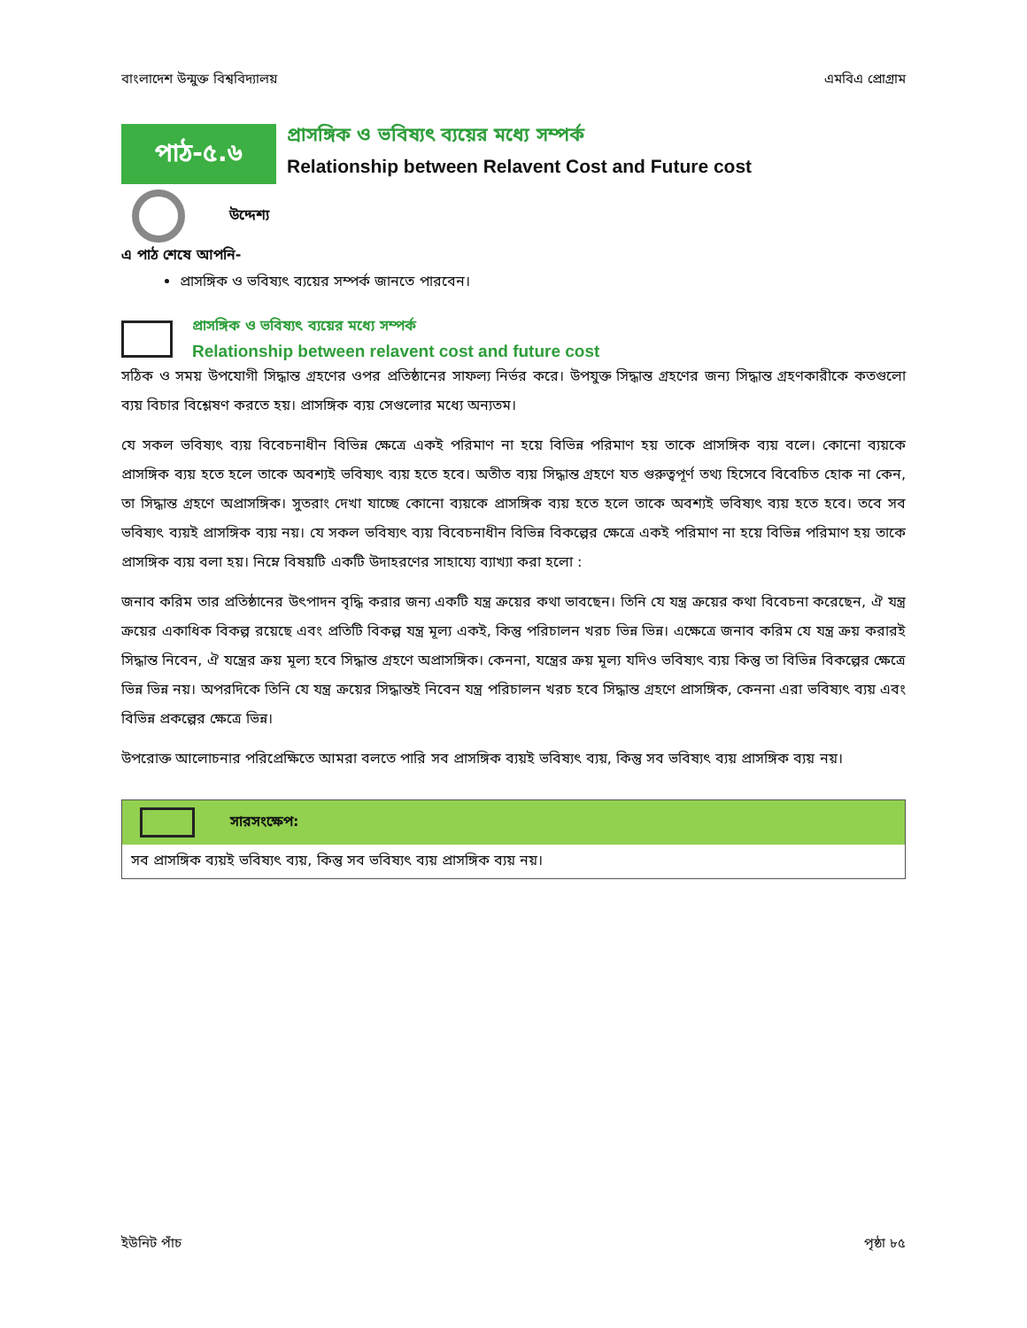বাংলাদেশ উন্মুক্ত বিশ্ববিদ্যালয় এমবিএ প্রোগ্রাম
পাঠ-৫.৬
প্রাসঙ্গিক ও ভবিষ্যৎ ব্যয়ের মধ্যে সম্পর্ক
Relationship between Relavent Cost and Future cost
উদ্দেশ্য
এ পাঠ শেষে আপনি-
প্রাসঙ্গিক ও ভবিষ্যৎ ব্যয়ের সম্পর্ক জানতে পারবেন।
প্রাসঙ্গিক ও ভবিষ্যৎ ব্যয়ের মধ্যে সম্পর্ক
Relationship between relavent cost and future cost
সঠিক ও সময় উপযোগী সিদ্ধান্ত গ্রহণের ওপর প্রতিষ্ঠানের সাফল্য নির্ভর করে। উপযুক্ত সিদ্ধান্ত গ্রহণের জন্য সিদ্ধান্ত গ্রহণকারীকে কতগুলো ব্যয় বিচার বিশ্লেষণ করতে হয়। প্রাসঙ্গিক ব্যয় সেগুলোর মধ্যে অন্যতম।
যে সকল ভবিষ্যৎ ব্যয় বিবেচনাধীন বিভিন্ন ক্ষেত্রে একই পরিমাণ না হয়ে বিভিন্ন পরিমাণ হয় তাকে প্রাসঙ্গিক ব্যয় বলে। কোনো ব্যয়কে প্রাসঙ্গিক ব্যয় হতে হলে তাকে অবশ্যই ভবিষ্যৎ ব্যয় হতে হবে। অতীত ব্যয় সিদ্ধান্ত গ্রহণে যত গুরুত্বপূর্ণ তথ্য হিসেবে বিবেচিত হোক না কেন, তা সিদ্ধান্ত গ্রহণে অপ্রাসঙ্গিক। সুতরাং দেখা যাচ্ছে কোনো ব্যয়কে প্রাসঙ্গিক ব্যয় হতে হলে তাকে অবশ্যই ভবিষ্যৎ ব্যয় হতে হবে। তবে সব ভবিষ্যৎ ব্যয়ই প্রাসঙ্গিক ব্যয় নয়। যে সকল ভবিষ্যৎ ব্যয় বিবেচনাধীন বিভিন্ন বিকল্পের ক্ষেত্রে একই পরিমাণ না হয়ে বিভিন্ন পরিমাণ হয় তাকে প্রাসঙ্গিক ব্যয় বলা হয়। নিম্নে বিষয়টি একটি উদাহরণের সাহায্যে ব্যাখ্যা করা হলো :
জনাব করিম তার প্রতিষ্ঠানের উৎপাদন বৃদ্ধি করার জন্য একটি যন্ত্র ক্রয়ের কথা ভাবছেন। তিনি যে যন্ত্র ক্রয়ের কথা বিবেচনা করেছেন, ঐ যন্ত্র ক্রয়ের একাধিক বিকল্প রয়েছে এবং প্রতিটি বিকল্প যন্ত্র মূল্য একই, কিন্তু পরিচালন খরচ ভিন্ন ভিন্ন। এক্ষেত্রে জনাব করিম যে যন্ত্র ক্রয় করারই সিদ্ধান্ত নিবেন, ঐ যন্ত্রের ক্রয় মূল্য হবে সিদ্ধান্ত গ্রহণে অপ্রাসঙ্গিক। কেননা, যন্ত্রের ক্রয় মূল্য যদিও ভবিষ্যৎ ব্যয় কিন্তু তা বিভিন্ন বিকল্পের ক্ষেত্রে ভিন্ন ভিন্ন নয়। অপরদিকে তিনি যে যন্ত্র ক্রয়ের সিদ্ধান্তই নিবেন যন্ত্র পরিচালন খরচ হবে সিদ্ধান্ত গ্রহণে প্রাসঙ্গিক, কেননা এরা ভবিষ্যৎ ব্যয় এবং বিভিন্ন প্রকল্পের ক্ষেত্রে ভিন্ন।
উপরোক্ত আলোচনার পরিপ্রেক্ষিতে আমরা বলতে পারি সব প্রাসঙ্গিক ব্যয়ই ভবিষ্যৎ ব্যয়, কিন্তু সব ভবিষ্যৎ ব্যয় প্রাসঙ্গিক ব্যয় নয়।
সারসংক্ষেপ:
সব প্রাসঙ্গিক ব্যয়ই ভবিষ্যৎ ব্যয়, কিন্তু সব ভবিষ্যৎ ব্যয় প্রাসঙ্গিক ব্যয় নয়।
ইউনিট পাঁচ পৃষ্ঠা ৮৫